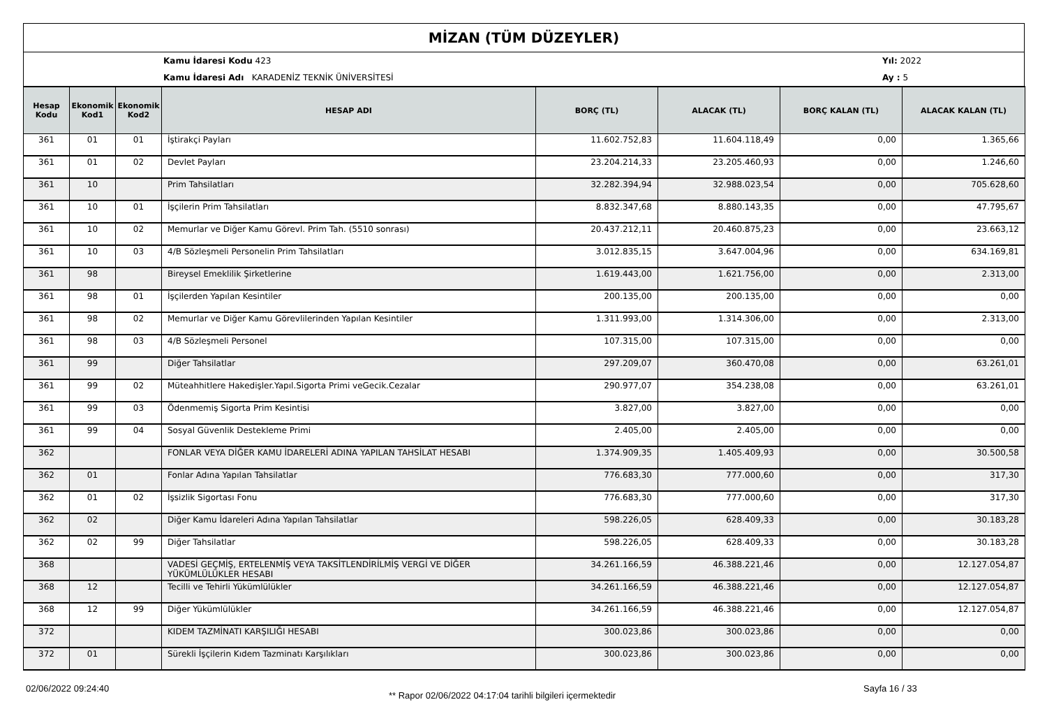MİZAN (TÜM DÜZEYLER)
Kamu İdaresi Kodu 423
Kamu İdaresi Adı KARADENİZ TEKNİK ÜNİVERSİTESİ
Yıl: 2022
Ay : 5
| Hesap Kodu | Ekonomik Kod1 | Ekonomik Kod2 | HESAP ADI | BORÇ (TL) | ALACAK (TL) | BORÇ KALAN (TL) | ALACAK KALAN (TL) |
| --- | --- | --- | --- | --- | --- | --- | --- |
| 361 | 01 | 01 | İştirakçi Payları | 11.602.752,83 | 11.604.118,49 | 0,00 | 1.365,66 |
| 361 | 01 | 02 | Devlet Payları | 23.204.214,33 | 23.205.460,93 | 0,00 | 1.246,60 |
| 361 | 10 | | Prim Tahsilatları | 32.282.394,94 | 32.988.023,54 | 0,00 | 705.628,60 |
| 361 | 10 | 01 | İşçilerin Prim Tahsilatları | 8.832.347,68 | 8.880.143,35 | 0,00 | 47.795,67 |
| 361 | 10 | 02 | Memurlar ve Diğer Kamu Görevl. Prim Tah. (5510 sonrası) | 20.437.212,11 | 20.460.875,23 | 0,00 | 23.663,12 |
| 361 | 10 | 03 | 4/B Sözleşmeli Personelin Prim Tahsilatları | 3.012.835,15 | 3.647.004,96 | 0,00 | 634.169,81 |
| 361 | 98 | | Bireysel Emeklilik Şirketlerine | 1.619.443,00 | 1.621.756,00 | 0,00 | 2.313,00 |
| 361 | 98 | 01 | İşçilerden Yapılan Kesintiler | 200.135,00 | 200.135,00 | 0,00 | 0,00 |
| 361 | 98 | 02 | Memurlar ve Diğer Kamu Görevlilerinden Yapılan Kesintiler | 1.311.993,00 | 1.314.306,00 | 0,00 | 2.313,00 |
| 361 | 98 | 03 | 4/B Sözleşmeli Personel | 107.315,00 | 107.315,00 | 0,00 | 0,00 |
| 361 | 99 | | Diğer Tahsilatlar | 297.209,07 | 360.470,08 | 0,00 | 63.261,01 |
| 361 | 99 | 02 | Müteahhitlere Hakedişler.Yapıl.Sigorta Primi veGecik.Cezalar | 290.977,07 | 354.238,08 | 0,00 | 63.261,01 |
| 361 | 99 | 03 | Ödenmemiş Sigorta Prim Kesintisi | 3.827,00 | 3.827,00 | 0,00 | 0,00 |
| 361 | 99 | 04 | Sosyal Güvenlik Destekleme Primi | 2.405,00 | 2.405,00 | 0,00 | 0,00 |
| 362 | | | FONLAR VEYA DİĞER KAMU İDARELERİ ADINA YAPILAN TAHSİLAT HESABI | 1.374.909,35 | 1.405.409,93 | 0,00 | 30.500,58 |
| 362 | 01 | | Fonlar Adına Yapılan Tahsilatlar | 776.683,30 | 777.000,60 | 0,00 | 317,30 |
| 362 | 01 | 02 | İşsizlik Sigortası Fonu | 776.683,30 | 777.000,60 | 0,00 | 317,30 |
| 362 | 02 | | Diğer Kamu İdareleri Adına Yapılan Tahsilatlar | 598.226,05 | 628.409,33 | 0,00 | 30.183,28 |
| 362 | 02 | 99 | Diğer Tahsilatlar | 598.226,05 | 628.409,33 | 0,00 | 30.183,28 |
| 368 | | | VADESİ GEÇMİŞ, ERTELENMİŞ VEYA TAKSİTLENDİRİLMİŞ VERGİ VE DİĞER YÜKÜMLÜLÜKLER HESABI | 34.261.166,59 | 46.388.221,46 | 0,00 | 12.127.054,87 |
| 368 | 12 | | Tecilli ve Tehirli Yükümlülükler | 34.261.166,59 | 46.388.221,46 | 0,00 | 12.127.054,87 |
| 368 | 12 | 99 | Diğer Yükümlülükler | 34.261.166,59 | 46.388.221,46 | 0,00 | 12.127.054,87 |
| 372 | | | KIDEM TAZMİNATI KARŞILIĞI HESABI | 300.023,86 | 300.023,86 | 0,00 | 0,00 |
| 372 | 01 | | Sürekli İşçilerin Kıdem Tazminatı Karşılıkları | 300.023,86 | 300.023,86 | 0,00 | 0,00 |
02/06/2022 09:24:40
** Rapor 02/06/2022 04:17:04 tarihli bilgileri içermektedir
Sayfa 16 / 33